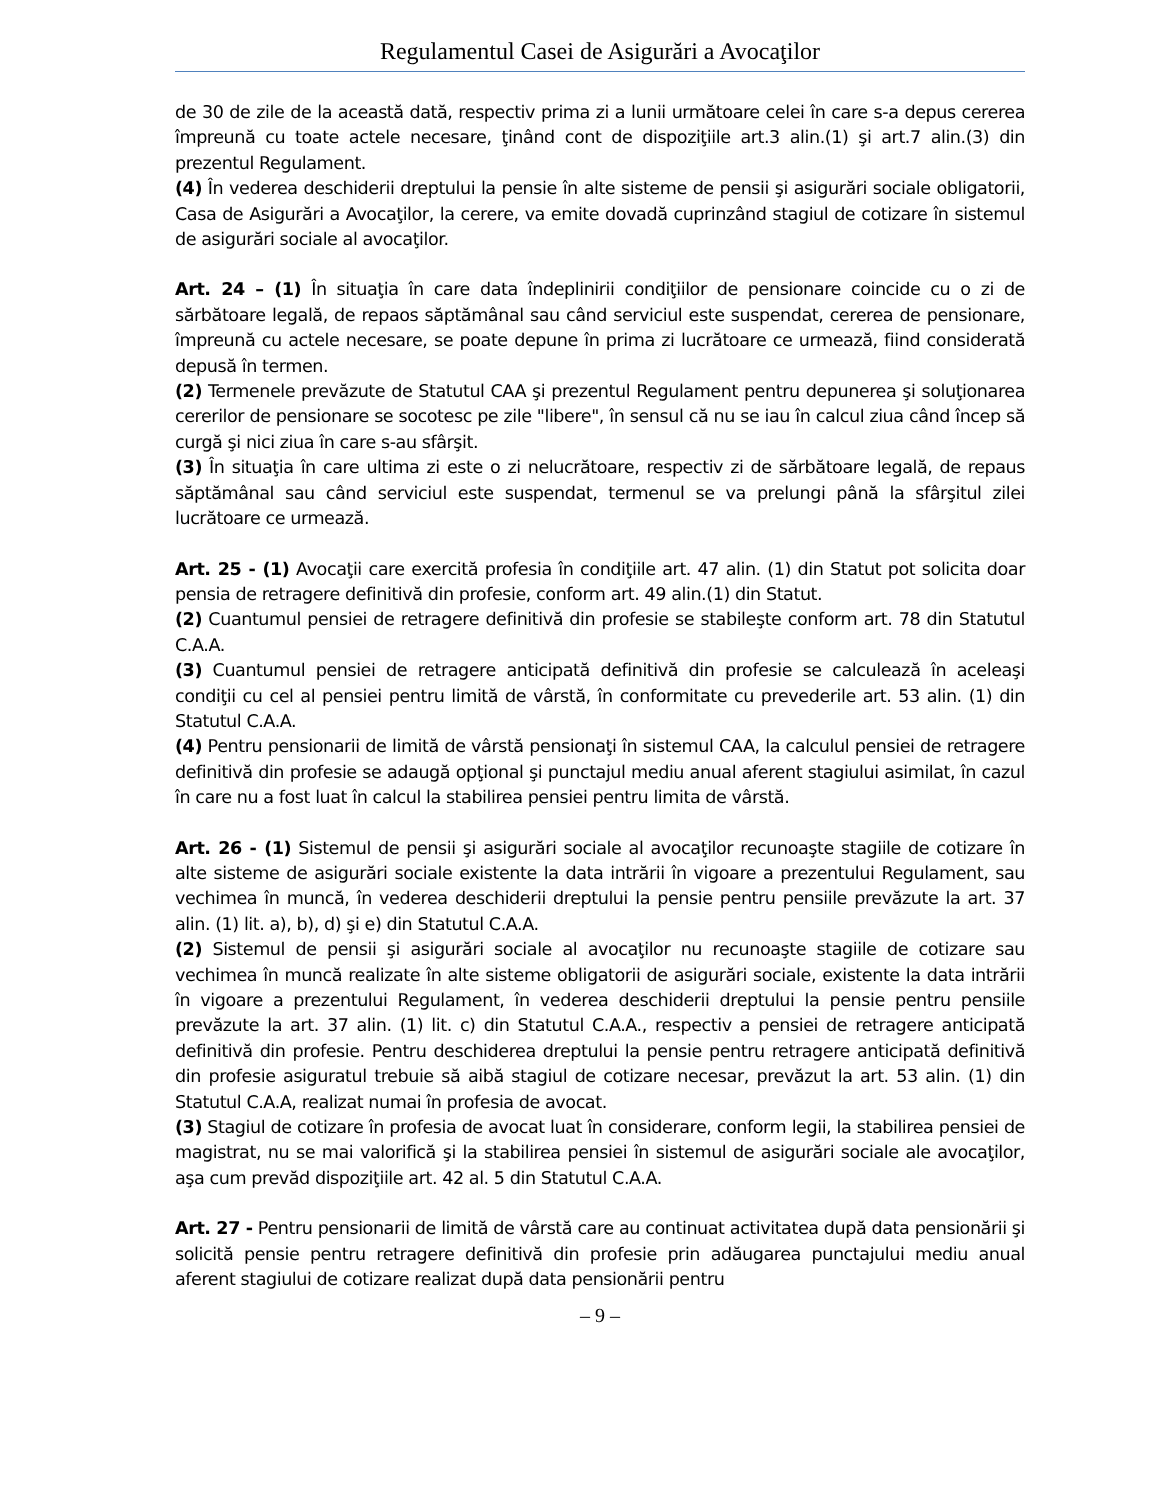Regulamentul Casei de Asigurări a Avocaţilor
de 30 de zile de la această dată, respectiv prima zi a lunii următoare celei în care s-a depus cererea împreună cu toate actele necesare, ţinând cont de dispoziţiile art.3 alin.(1) şi art.7 alin.(3) din prezentul Regulament.
(4) În vederea deschiderii dreptului la pensie în alte sisteme de pensii şi asigurări sociale obligatorii, Casa de Asigurări a Avocaţilor, la cerere, va emite dovadă cuprinzând stagiul de cotizare în sistemul de asigurări sociale al avocaţilor.
Art. 24 – (1) În situaţia în care data îndeplinirii condiţiilor de pensionare coincide cu o zi de sărbătoare legală, de repaos săptămânal sau când serviciul este suspendat, cererea de pensionare, împreună cu actele necesare, se poate depune în prima zi lucrătoare ce urmează, fiind considerată depusă în termen.
(2) Termenele prevăzute de Statutul CAA şi prezentul Regulament pentru depunerea şi soluţionarea cererilor de pensionare se socotesc pe zile "libere", în sensul că nu se iau în calcul ziua când încep să curgă şi nici ziua în care s-au sfârşit.
(3) În situaţia în care ultima zi este o zi nelucrătoare, respectiv zi de sărbătoare legală, de repaus săptămânal sau când serviciul este suspendat, termenul se va prelungi până la sfârşitul zilei lucrătoare ce urmează.
Art. 25 - (1) Avocaţii care exercită profesia în condiţiile art. 47 alin. (1) din Statut pot solicita doar pensia de retragere definitivă din profesie, conform art. 49 alin.(1) din Statut.
(2) Cuantumul pensiei de retragere definitivă din profesie se stabileşte conform art. 78 din Statutul C.A.A.
(3) Cuantumul pensiei de retragere anticipată definitivă din profesie se calculează în aceleaşi condiţii cu cel al pensiei pentru limită de vârstă, în conformitate cu prevederile art. 53 alin. (1) din Statutul C.A.A.
(4) Pentru pensionarii de limită de vârstă pensionaţi în sistemul CAA, la calculul pensiei de retragere definitivă din profesie se adaugă opţional şi punctajul mediu anual aferent stagiului asimilat, în cazul în care nu a fost luat în calcul la stabilirea pensiei pentru limita de vârstă.
Art. 26 - (1) Sistemul de pensii şi asigurări sociale al avocaţilor recunoaşte stagiile de cotizare în alte sisteme de asigurări sociale existente la data intrării în vigoare a prezentului Regulament, sau vechimea în muncă, în vederea deschiderii dreptului la pensie pentru pensiile prevăzute la art. 37 alin. (1) lit. a), b), d) şi e) din Statutul C.A.A.
(2) Sistemul de pensii şi asigurări sociale al avocaţilor nu recunoaşte stagiile de cotizare sau vechimea în muncă realizate în alte sisteme obligatorii de asigurări sociale, existente la data intrării în vigoare a prezentului Regulament, în vederea deschiderii dreptului la pensie pentru pensiile prevăzute la art. 37 alin. (1) lit. c) din Statutul C.A.A., respectiv a pensiei de retragere anticipată definitivă din profesie. Pentru deschiderea dreptului la pensie pentru retragere anticipată definitivă din profesie asiguratul trebuie să aibă stagiul de cotizare necesar, prevăzut la art. 53 alin. (1) din Statutul C.A.A, realizat numai în profesia de avocat.
(3) Stagiul de cotizare în profesia de avocat luat în considerare, conform legii, la stabilirea pensiei de magistrat, nu se mai valorifică şi la stabilirea pensiei în sistemul de asigurări sociale ale avocaţilor, aşa cum prevăd dispoziţiile art. 42 al. 5 din Statutul C.A.A.
Art. 27 - Pentru pensionarii de limită de vârstă care au continuat activitatea după data pensionării şi solicită pensie pentru retragere definitivă din profesie prin adăugarea punctajului mediu anual aferent stagiului de cotizare realizat după data pensionării pentru
– 9 –